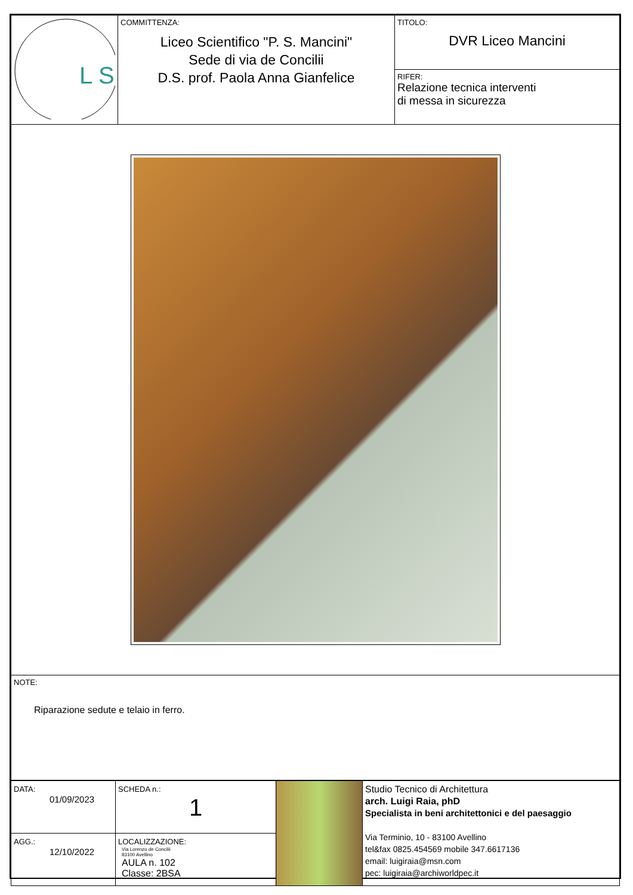| L S | COMMITTENZA: Liceo Scientifico "P. S. Mancini" Sede di via de Concilii D.S. prof. Paola Anna Gianfelice | TITOLO: DVR Liceo Mancini RIFER: Relazione tecnica interventi di messa in sicurezza |
| NOTE: Riparazione sedute e telaio in ferro. | | |
| DATA: 01/09/2023 | SCHEDA n.: 1 | | Studio Tecnico di Architettura arch. Luigi Raia, phD Specialista in beni architettonici e del paesaggio Via Terminio, 10 - 83100 Avellino tel&fax 0825.454569 mobile 347.6617136 email: luigiraia@msn.com pec: luigiraia@archiworldpec.it |
| AGG.: 12/10/2022 | LOCALIZZAZIONE: Via Lorenzo de Concilii 83100 Avellino AULA n. 102 Classe: 2BSA | | |